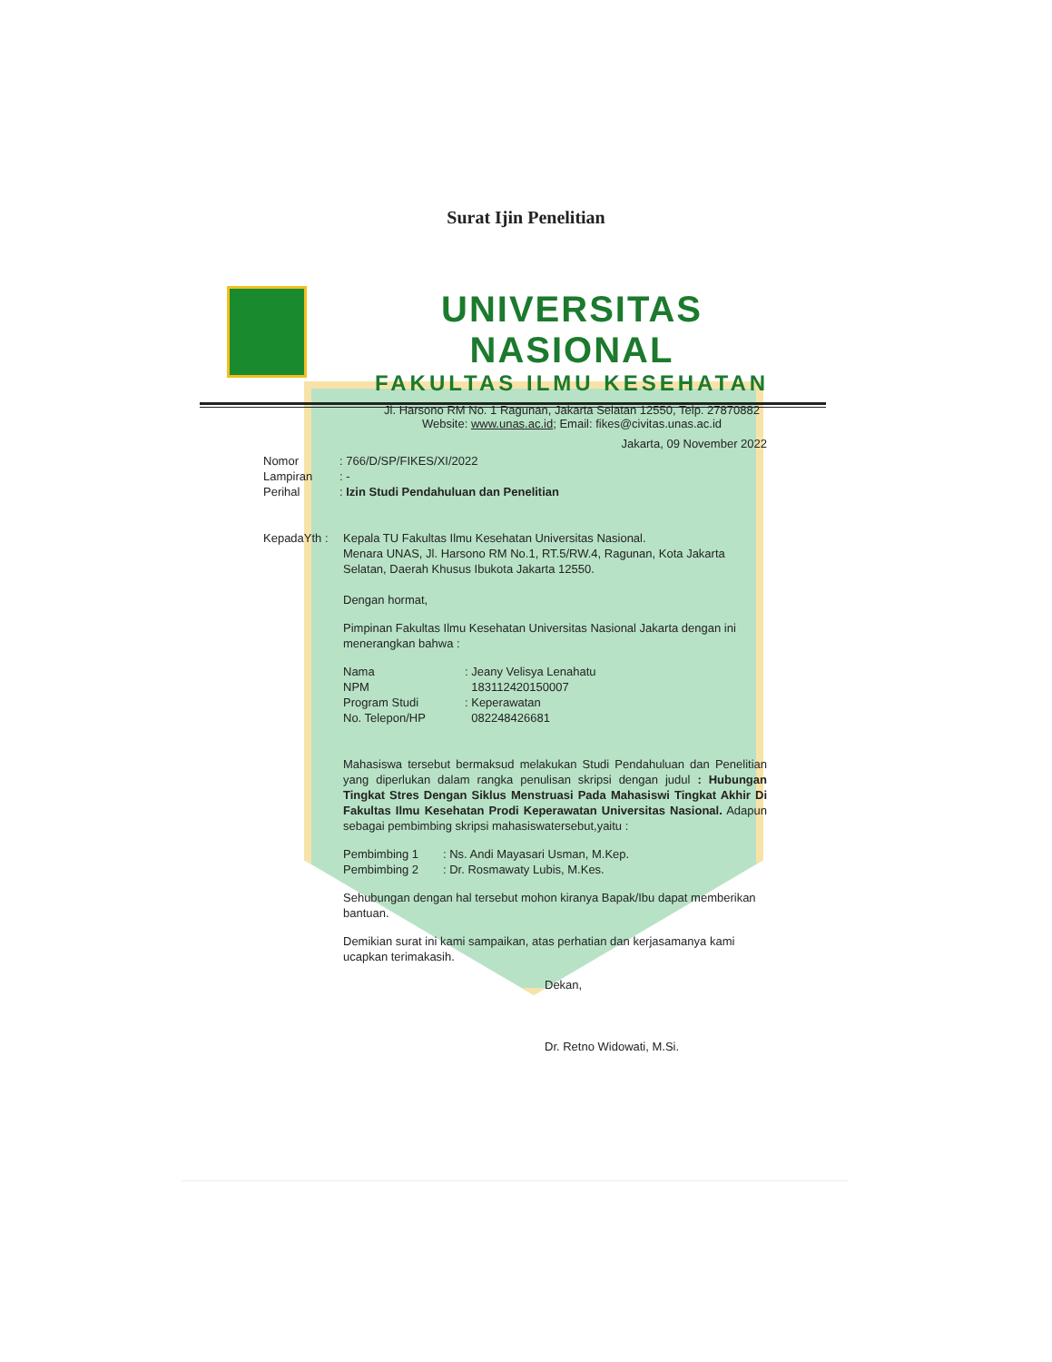Surat Ijin Penelitian
UNIVERSITAS NASIONAL
FAKULTAS ILMU KESEHATAN
Jl. Harsono RM No. 1 Ragunan, Jakarta Selatan 12550, Telp. 27870882
Website: www.unas.ac.id; Email: fikes@civitas.unas.ac.id
Jakarta, 09 November 2022
| Nomor | : 766/D/SP/FIKES/XI/2022 |
| Lampiran | : - |
| Perihal | : Izin Studi Pendahuluan dan Penelitian |
| KepadaYth : | Kepala TU Fakultas Ilmu Kesehatan Universitas Nasional. Menara UNAS, Jl. Harsono RM No.1, RT.5/RW.4, Ragunan, Kota Jakarta Selatan, Daerah Khusus Ibukota Jakarta 12550. |
Dengan hormat,
Pimpinan Fakultas Ilmu Kesehatan Universitas Nasional Jakarta dengan ini menerangkan bahwa :
| Nama | : Jeany Velisya Lenahatu |
| NPM | 183112420150007 |
| Program Studi | : Keperawatan |
| No. Telepon/HP | 082248426681 |
Mahasiswa tersebut bermaksud melakukan Studi Pendahuluan dan Penelitian yang diperlukan dalam rangka penulisan skripsi dengan judul : Hubungan Tingkat Stres Dengan Siklus Menstruasi Pada Mahasiswi Tingkat Akhir Di Fakultas Ilmu Kesehatan Prodi Keperawatan Universitas Nasional. Adapun sebagai pembimbing skripsi mahasiswatersebut,yaitu :
| Pembimbing 1 | : Ns. Andi Mayasari Usman, M.Kep. |
| Pembimbing 2 | : Dr. Rosmawaty Lubis, M.Kes. |
Sehubungan dengan hal tersebut mohon kiranya Bapak/Ibu dapat memberikan bantuan.
Demikian surat ini kami sampaikan, atas perhatian dan kerjasamanya kami ucapkan terimakasih.
Dekan,
Dr. Retno Widowati, M.Si.